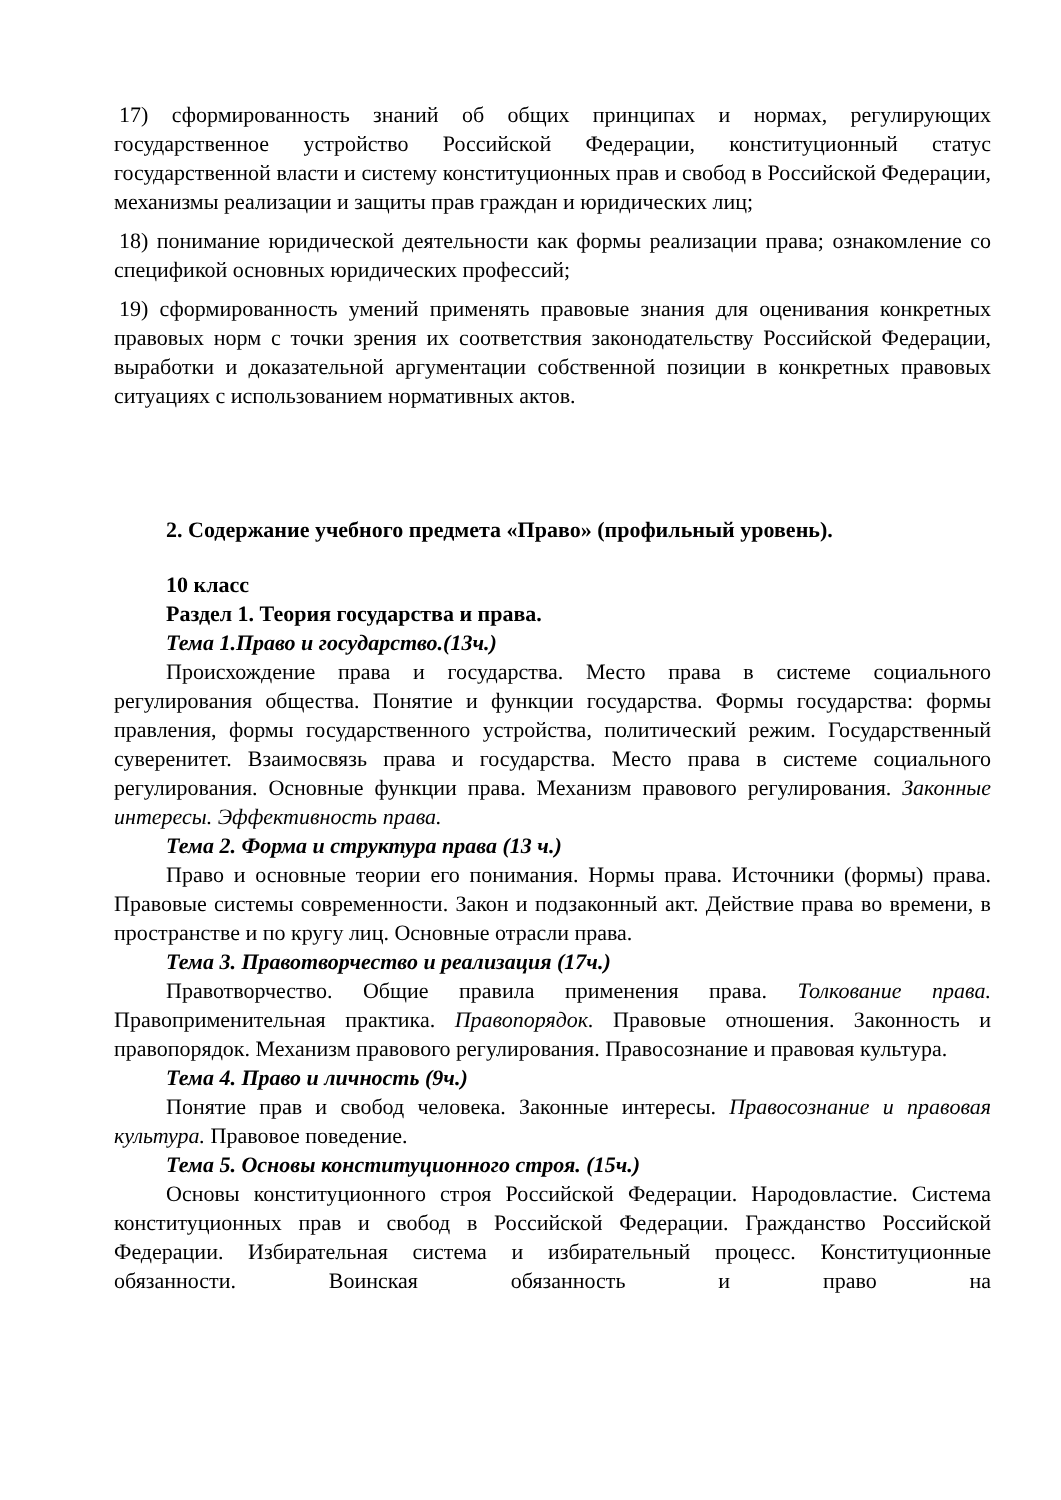17) сформированность знаний об общих принципах и нормах, регулирующих государственное устройство Российской Федерации, конституционный статус государственной власти и систему конституционных прав и свобод в Российской Федерации, механизмы реализации и защиты прав граждан и юридических лиц;
18) понимание юридической деятельности как формы реализации права; ознакомление со спецификой основных юридических профессий;
19) сформированность умений применять правовые знания для оценивания конкретных правовых норм с точки зрения их соответствия законодательству Российской Федерации, выработки и доказательной аргументации собственной позиции в конкретных правовых ситуациях с использованием нормативных актов.
2. Содержание учебного предмета «Право» (профильный уровень).
10 класс
Раздел 1. Теория государства и права.
Тема 1.Право и государство.(13ч.)
Происхождение права и государства. Место права в системе социального регулирования общества. Понятие и функции государства. Формы государства: формы правления, формы государственного устройства, политический режим. Государственный суверенитет. Взаимосвязь права и государства. Место права в системе социального регулирования. Основные функции права. Механизм правового регулирования. Законные интересы. Эффективность права.
Тема 2. Форма и структура права (13 ч.)
Право и основные теории его понимания. Нормы права. Источники (формы) права. Правовые системы современности. Закон и подзаконный акт. Действие права во времени, в пространстве и по кругу лиц. Основные отрасли права.
Тема 3. Правотворчество и реализация (17ч.)
Правотворчество. Общие правила применения права. Толкование права. Правоприменительная практика. Правопорядок. Правовые отношения. Законность и правопорядок. Механизм правового регулирования. Правосознание и правовая культура.
Тема 4. Право и личность (9ч.)
Понятие прав и свобод человека. Законные интересы. Правосознание и правовая культура. Правовое поведение.
Тема 5. Основы конституционного строя. (15ч.)
Основы конституционного строя Российской Федерации. Народовластие. Система конституционных прав и свобод в Российской Федерации. Гражданство Российской Федерации. Избирательная система и избирательный процесс. Конституционные обязанности. Воинская обязанность и право на